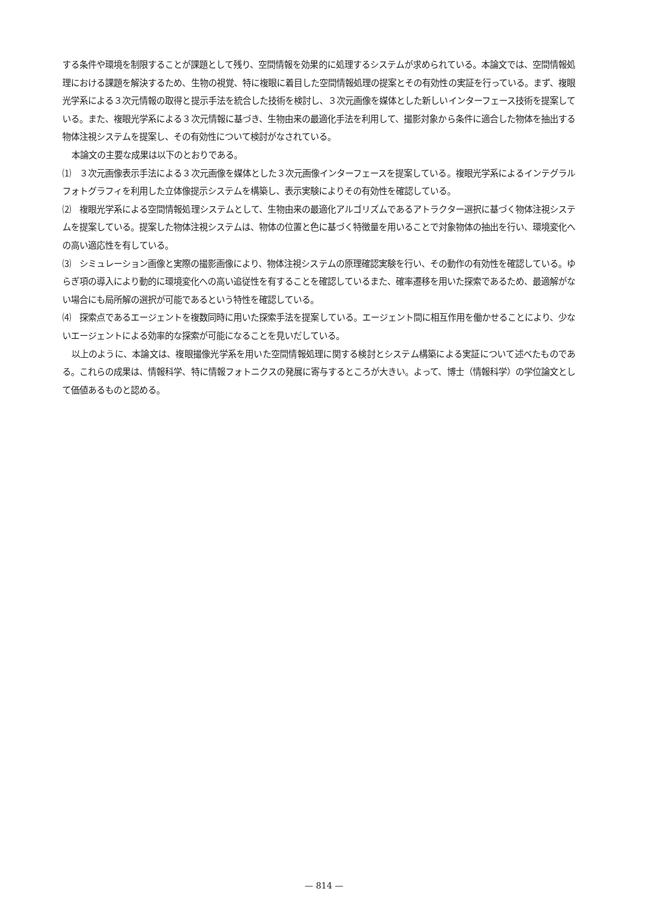する条件や環境を制限することが課題として残り、空間情報を効果的に処理するシステムが求められている。本論文では、空間情報処理における課題を解決するため、生物の視覚、特に複眼に着目した空間情報処理の提案とその有効性の実証を行っている。まず、複眼光学系による３次元情報の取得と提示手法を統合した技術を検討し、３次元画像を媒体とした新しいインターフェース技術を提案している。また、複眼光学系による３次元情報に基づき、生物由来の最適化手法を利用して、撮影対象から条件に適合した物体を抽出する物体注視システムを提案し、その有効性について検討がなされている。
本論文の主要な成果は以下のとおりである。
⑴　３次元画像表示手法による３次元画像を媒体とした３次元画像インターフェースを提案している。複眼光学系によるインテグラルフォトグラフィを利用した立体像提示システムを構築し、表示実験によりその有効性を確認している。
⑵　複眼光学系による空間情報処理システムとして、生物由来の最適化アルゴリズムであるアトラクター選択に基づく物体注視システムを提案している。提案した物体注視システムは、物体の位置と色に基づく特徴量を用いることで対象物体の抽出を行い、環境変化への高い適応性を有している。
⑶　シミュレーション画像と実際の撮影画像により、物体注視システムの原理確認実験を行い、その動作の有効性を確認している。ゆらぎ項の導入により動的に環境変化への高い追従性を有することを確認しているまた、確率遷移を用いた探索であるため、最適解がない場合にも局所解の選択が可能であるという特性を確認している。
⑷　探索点であるエージェントを複数同時に用いた探索手法を提案している。エージェント間に相互作用を働かせることにより、少ないエージェントによる効率的な探索が可能になることを見いだしている。
以上のように、本論文は、複眼撮像光学系を用いた空間情報処理に関する検討とシステム構築による実証について述べたものである。これらの成果は、情報科学、特に情報フォトニクスの発展に寄与するところが大きい。よって、博士（情報科学）の学位論文として価値あるものと認める。
— 814 —